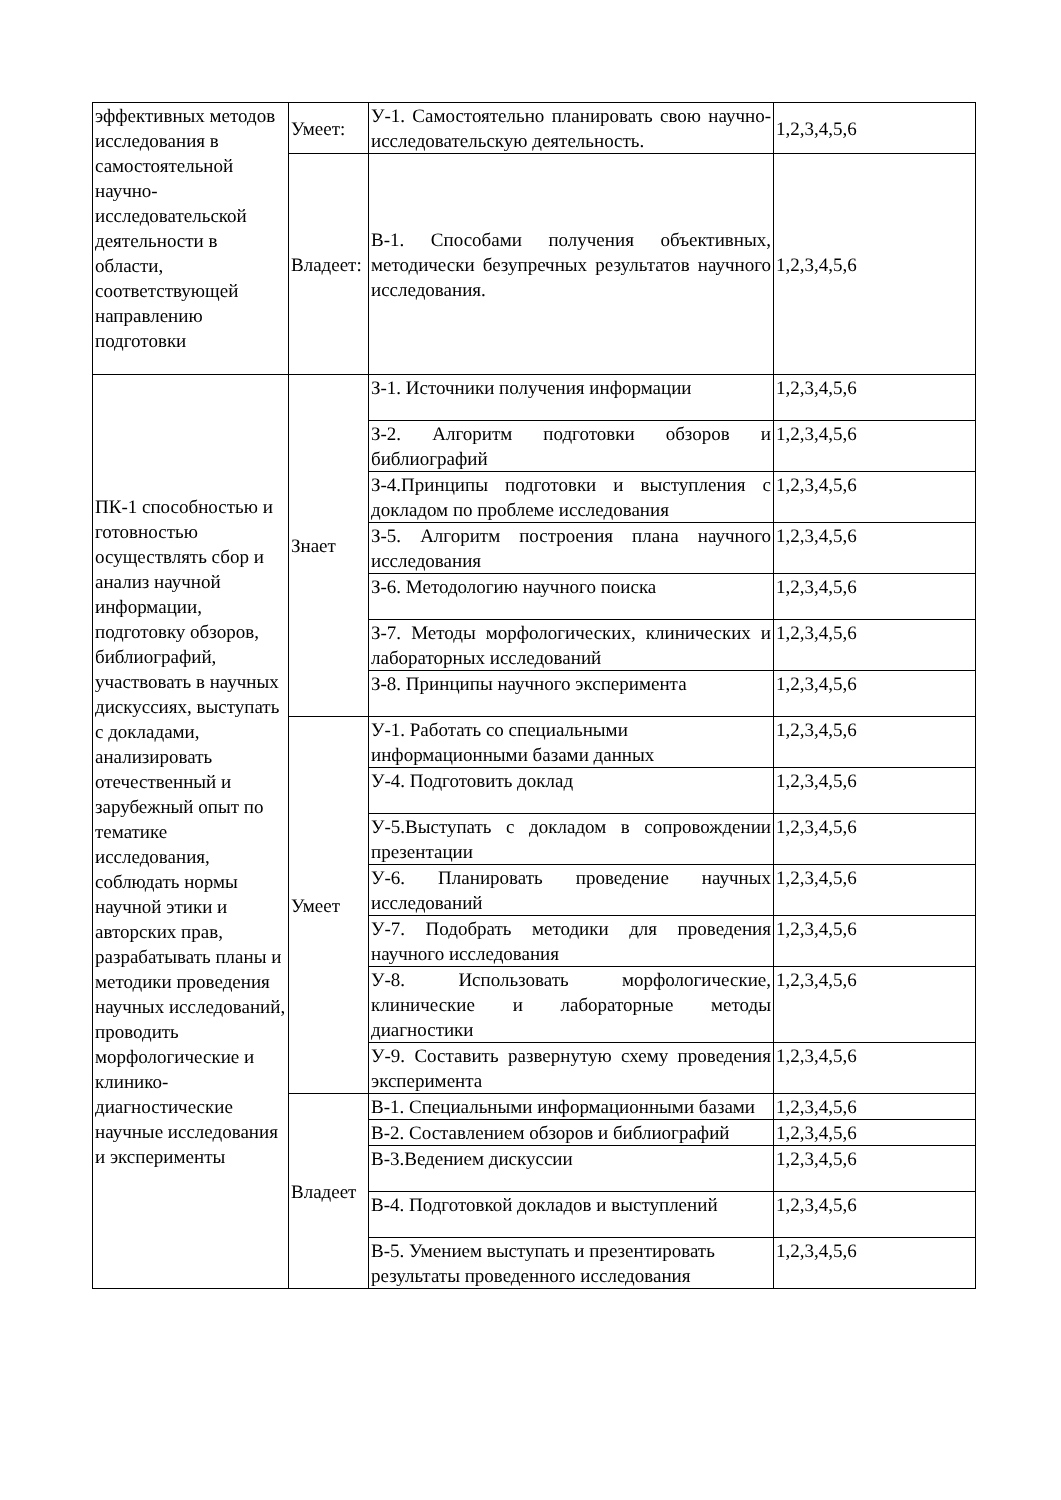| эффективных методов исследования в самостоятельной научно-исследовательской деятельности в области, соответствующей направлению подготовки | Умеет: | У-1. Самостоятельно планировать свою научно-исследовательскую деятельность. | 1,2,3,4,5,6 |
| | Владеет: | В-1. Способами получения объективных, методически безупречных результатов научного исследования. | 1,2,3,4,5,6 |
| ПК-1 способностью и готовностью осуществлять сбор и анализ научной информации, подготовку обзоров, библиографий, участвовать в научных дискуссиях, выступать с докладами, анализировать отечественный и зарубежный опыт по тематике исследования, соблюдать нормы научной этики и авторских прав, разрабатывать планы и методики проведения научных исследований, проводить морфологические и клинико-диагностические научные исследования и эксперименты | Знает | З-1. Источники получения информации | 1,2,3,4,5,6 |
| | | З-2. Алгоритм подготовки обзоров и библиографий | 1,2,3,4,5,6 |
| | | З-4.Принципы подготовки и выступления с докладом по проблеме исследования | 1,2,3,4,5,6 |
| | | З-5. Алгоритм построения плана научного исследования | 1,2,3,4,5,6 |
| | | З-6. Методологию научного поиска | 1,2,3,4,5,6 |
| | | З-7. Методы морфологических, клинических и лабораторных исследований | 1,2,3,4,5,6 |
| | | З-8. Принципы научного эксперимента | 1,2,3,4,5,6 |
| | Умеет | У-1. Работать со специальными информационными базами данных | 1,2,3,4,5,6 |
| | | У-4. Подготовить доклад | 1,2,3,4,5,6 |
| | | У-5.Выступать с докладом в сопровождении презентации | 1,2,3,4,5,6 |
| | | У-6. Планировать проведение научных исследований | 1,2,3,4,5,6 |
| | | У-7. Подобрать методики для проведения научного исследования | 1,2,3,4,5,6 |
| | | У-8. Использовать морфологические, клинические и лабораторные методы диагностики | 1,2,3,4,5,6 |
| | | У-9. Составить развернутую схему проведения эксперимента | 1,2,3,4,5,6 |
| | Владеет | В-1. Специальными информационными базами | 1,2,3,4,5,6 |
| | | В-2. Составлением обзоров и библиографий | 1,2,3,4,5,6 |
| | | В-3.Ведением дискуссии | 1,2,3,4,5,6 |
| | | В-4. Подготовкой докладов и выступлений | 1,2,3,4,5,6 |
| | | В-5. Умением выступать и презентировать результаты проведенного исследования | 1,2,3,4,5,6 |